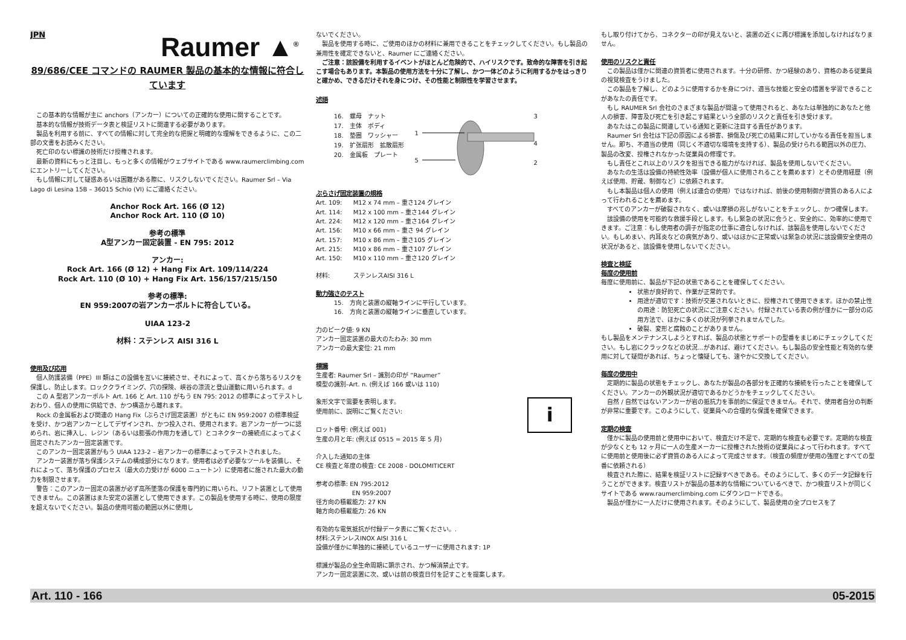JPN
Raumer ▲<sup>®</sup>
89/686/CEE コマンドの RAUMER 製品の基本的な情報に符合しています
　この基本的な情報が主に anchors（アンカー）についての正確的な使用に関することです。
　基本的な情報が技術データ表と検証リストに関連する必要があります。
　製品を利用する前に、すべての情報に対して完全的な把握と明確的な理解をできるように、この二部の文書をお読みください。
　死亡印のない標識の技術だけ授権されます。
　最新の資料にもっと注目し、もっと多くの情報がウェブサイトである www.raumerclimbing.com にエントリーしてください。
　もし情報に対して疑惑あるいは困難がある際に、リスクしないでください。Raumer Srl – Via Lago di Lesina 15B – 36015 Schio (VI) にご連絡ください。
Anchor Rock Art. 166 (Ø 12)
Anchor Rock Art. 110 (Ø 10)
参考の標準
A型アンカー固定装置 - EN 795: 2012
アンカー:
Rock Art. 166 (Ø 12) + Hang Fix Art. 109/114/224
Rock Art. 110 (Ø 10) + Hang Fix Art. 156/157/215/150
参考の標準:
EN 959:2007の岩アンカーボルトに符合している。
UIAA 123-2
材料：ステンレス AISI 316 L
使用及び応用
　個人防護装備（PPE）III 類はこの設備を互いに接続させ、それによって、高くから落ちるリスクを保護し、防止します。ロッククライミング、穴の探険、峡谷の漂流と登山運動に用いられます。d
　この A 型岩アンカーボルト Art. 166 と Art. 110 がもう EN 795: 2012 の標準によってテストしおわり、個人の使用に供給でき、かつ構造から離れます。
　Rock の金属板および関連の Hang Fix（ぶらさげ固定装置）がともに EN 959:2007 の標準検証を受け、かつ岩アンカーとしてデザインされ、かつ投入され、使用されます。岩アンカーが一つに認められ、岩に挿入し、レジン（あるいは膨張の作用力を通して）とコネクターの接続点によってよく固定されたアンカー固定装置です。
　このアンカー固定装置がもう UIAA 123-2 – 岩アンカーの標準によってテストされました。
　アンカー装置が落ち保護システムの構成部分になります。使用者は必ず必要なツールを装備し、それによって、落ち保護のプロセス（最大の力受けが 6000 ニュートン）に使用者に施された最大の動力を制限させます。
　警告：このアンカー固定の装置が必ず高所墜落の保護を専門的に用いられ、リフト装置として使用できません。この装置はまた安定の装置として使用できます。この製品を使用する時に、使用の限度を超えないでください。製品の使用可能の範囲以外に使用し
ないでください。
　製品を使用する時に、ご使用のほかの材料に兼用できることをチェックしてください。もし製品の兼用性を確定できないと、Raumer にご連絡ください。
　ご注意：該設備を利用するイベントがほとんど危険的で、ハイリスクです。致命的な障害を引き起こす場合もあります。本製品の使用方法を十分に了解し、かつ一体どのように利用するかをはっきりと確かめ、できるだけそれを身につけ、その性能と制限性を学習させます。
述語
16.　螺母　ナット
17.　主体　ボディ
18.　垫圈　ワッシャー
19.　扩张扇形　拡散扇形
20.　金属板　プレート
1
5
3
4
2
ぶらさげ固定装置の規格
Art. 109: M12 x 74 mm – 重さ124 グレイン
Art. 114: M12 x 100 mm – 重さ144 グレイン
Art. 224: M12 x 120 mm – 重さ164 グレイン
Art. 156: M10 x 66 mm – 重さ 94 グレイン
Art. 157: M10 x 86 mm – 重さ105 グレイン
Art. 215: M10 x 86 mm – 重さ107 グレイン
Art. 150: M10 x 110 mm – 重さ120 グレイン
材料: ステンレスAISI 316 L
動力強さのテスト
15.　方向と装置の縦軸ラインに平行しています。
16.　方向と装置の縦軸ラインに垂直しています。
力のピーク値: 9 KN
アンカー固定装置の最大のたわみ: 30 mm
アンカーの最大変位: 21 mm
標識
生産者: Raumer Srl – 識別の印が “Raumer”
模型の識別–Art. n. (例えば 166 或いは 110)
象形文字で需要を表明します。
使用前に、説明にご覧ください:
ロット番号: (例えば 001)
生産の月と年: (例えば 0515 = 2015 年 5 月)
i
介入した通知の主体
CE 検査と年度の検査: CE 2008 - DOLOMITICERT
参考の標準: EN 795:2012
　　　　　　EN 959:2007
径方向の積載能力: 27 KN
軸方向の積載能力: 26 KN
有効的な電気抵抗が付録データ表にご覧ください。.
材料:ステンレスINOX AISI 316 L
設備が僅かに単独的に接続しているユーザーに使用されます: 1P
標識が製品の全生命周期に顕示され、かつ解消禁止です。
アンカー固定装置に次、或いは前の検査日付を記すことを提案します。
もし取り付けてから、コネクターの印が見えないと、装置の近くに再び標識を添加しなければなりません。
使用のリスクと責任
　この製品は僅かに関連の資質者に使用されます。十分の研修、かつ経験のあり、資格のある従業員の視覚検査をうけました。
　この製品を了解し、どのように使用するかを身につけ、適当な技能と安全の措置を学習できることがあなたの責任です。
　もし RAUMER Srl 会社のさまざまな製品が間違って使用されると、あなたは単独的にあなたと他人の損害、障害及び死亡を引き起こす結果という全部のリスクと責任を引き受けます。
　あなたはこの製品に関連している通知と更新に注目する責任があります。
　Raumer Srl 会社は下記の原因による損害、損傷及び死亡の結果に対していかなる責任を担当しません。即ち、不適当の使用（同じく不適切な環境を支持する）、製品の受けられる範囲以外の圧力、製品の改変、授権されなかった従業員の修理です。
　もし責任とこれ以上のリスクを担当できる能力がなければ、製品を使用しないでください。
　あなたの生活は設備の持続性効率（設備が個人に使用されることを薦めます）とその使用経歴（例えば使用、貯蔵、制御など）に依頼されます。
　もし本製品は個人の使用（例えば連合の使用）ではなければ、前後の使用制御が資質のある人によって行われることを薦めます。
　すべてのアンカーが破裂されなく、或いは摩損の兆しがないことをチェックし、かつ確保します。
　該設備の使用を可能的な救援手段とします。もし緊急の状況に会うと、安全的に、効率的に使用できます。ご注意：もし使用者の調子が指定の仕事に適合しなければ、該製品を使用しないでください。もしめまい、内耳炎などの病気があり、或いはほかに正常或いは緊急の状況に該設備安全使用の状況があると、該設備を使用しないでください。
検査と検証
毎度の使用前
毎度に使用前に、製品が下記の状態であることを確保してください。
状態が良好的で、作業が正常的です。
用途が適切です：技術が交差されないときに、授権されて使用できます。ほかの禁止性の用途：防犯死亡の状況にご注意ください。付録されている表の例が僅かに一部分の応用方法で、ほかに多くの状況が列挙されませんでした。
破裂、変形と腐蝕のことがありません。
もし製品をメンテナンスしようとすれば、製品の状態とサポートの型番をまじめにチェックしてください。もし岩にクラックなどの状況…があれば、避けてください。もし製品の安全性能と有効的な使用に対して疑問があれば、ちょっと懐疑しても、速やかに交換してください。
毎度の使用中
　定期的に製品の状態をチェックし、あなたが製品の各部分を正確的な接続を行ったことを確保してください。アンカーの外観状況が適切であるかどうかをチェックしてください。
　自然 / 自然ではないアンカーが岩の抵抗力を事前的に保証できません。それで、使用者自分の判断が非常に重要です。このようにして、従業員への合理的な保護を確保できます。
定期の検査
　僅かに製品の使用前と使用中において、検査だけ不足で、定期的な検査も必要です。定期的な検査が少なくとも 12 ヶ月に一人の生産メーカーに授権された技術の従業員によって行われます。すべてに使用前と使用後に必ず資質のある人によって完成させます。（検査の頻度が使用の強度とすべての型番に依頼される）
　検査された際に、結果を検証リストに記録すべきである。そのようにして、多くのデータ記録を行うことができます。検査リストが製品の基本的な情報についているべきで、かつ検査リストが同じくサイトである www.raumerclimbing.com にダウンロードできる。
　製品が僅かに一人だけに使用されます。そのようにして、製品使用の全プロセスを了
Art. 110 - 166 05-2015